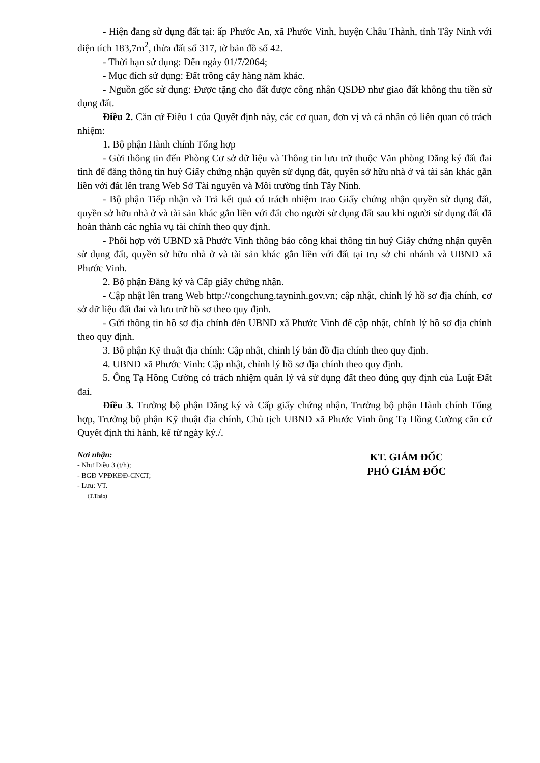- Hiện đang sử dụng đất tại: ấp Phước An, xã Phước Vinh, huyện Châu Thành, tỉnh Tây Ninh với diện tích 183,7m<sup>2</sup>, thửa đất số 317, tờ bản đồ số 42.
- Thời hạn sử dụng: Đến ngày 01/7/2064;
- Mục đích sử dụng: Đất trồng cây hàng năm khác.
- Nguồn gốc sử dụng: Được tặng cho đất được công nhận QSDĐ như giao đất không thu tiền sử dụng đất.
Điều 2. Căn cứ Điều 1 của Quyết định này, các cơ quan, đơn vị và cá nhân có liên quan có trách nhiệm:
1. Bộ phận Hành chính Tổng hợp
- Gửi thông tin đến Phòng Cơ sở dữ liệu và Thông tin lưu trữ thuộc Văn phòng Đăng ký đất đai tỉnh để đăng thông tin huỷ Giấy chứng nhận quyền sử dụng đất, quyền sở hữu nhà ở và tài sản khác gắn liền với đất lên trang Web Sở Tài nguyên và Môi trường tỉnh Tây Ninh.
- Bộ phận Tiếp nhận và Trả kết quả có trách nhiệm trao Giấy chứng nhận quyền sử dụng đất, quyền sở hữu nhà ở và tài sản khác gắn liền với đất cho người sử dụng đất sau khi người sử dụng đất đã hoàn thành các nghĩa vụ tài chính theo quy định.
- Phối hợp với UBND xã Phước Vinh thông báo công khai thông tin huỷ Giấy chứng nhận quyền sử dụng đất, quyền sở hữu nhà ở và tài sản khác gắn liền với đất tại trụ sở chi nhánh và UBND xã Phước Vinh.
2. Bộ phận Đăng ký và Cấp giấy chứng nhận.
- Cập nhật lên trang Web http://congchung.tayninh.gov.vn; cập nhật, chỉnh lý hồ sơ địa chính, cơ sở dữ liệu đất đai và lưu trữ hồ sơ theo quy định.
- Gửi thông tin hồ sơ địa chính đến UBND xã Phước Vinh để cập nhật, chỉnh lý hồ sơ địa chính theo quy định.
3. Bộ phận Kỹ thuật địa chính: Cập nhật, chỉnh lý bản đồ địa chính theo quy định.
4. UBND xã Phước Vinh: Cập nhật, chỉnh lý hồ sơ địa chính theo quy định.
5. Ông Tạ Hồng Cường có trách nhiệm quản lý và sử dụng đất theo đúng quy định của Luật Đất đai.
Điều 3. Trưởng bộ phận Đăng ký và Cấp giấy chứng nhận, Trưởng bộ phận Hành chính Tổng hợp, Trưởng bộ phận Kỹ thuật địa chính, Chủ tịch UBND xã Phước Vinh ông Tạ Hồng Cường căn cứ Quyết định thi hành, kể từ ngày ký./.
Nơi nhận:
- Như Điều 3 (t/h);
- BGĐ VPĐKĐĐ-CNCT;
- Lưu: VT.
(T.Thảo)
KT. GIÁM ĐỐC
PHÓ GIÁM ĐỐC